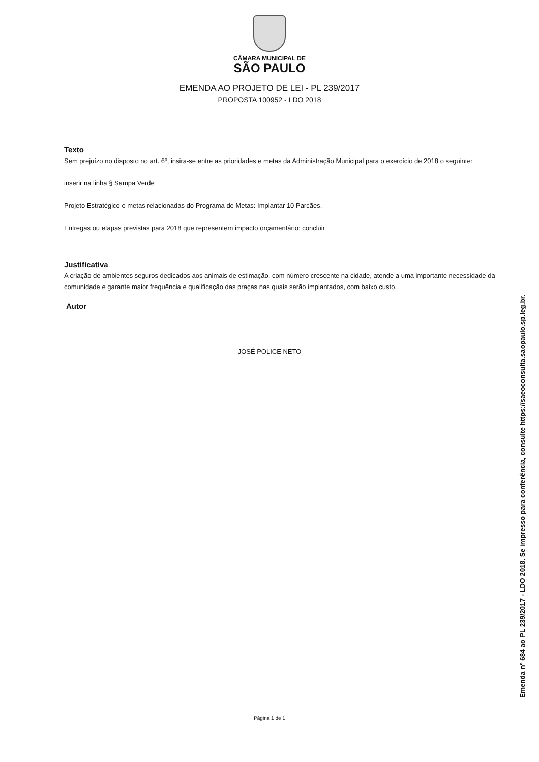CÂMARA MUNICIPAL DE
SÃO PAULO
EMENDA AO PROJETO DE LEI - PL 239/2017
PROPOSTA 100952 - LDO 2018
Texto
Sem prejuízo no disposto no art. 6º, insira-se entre as prioridades e metas da Administração Municipal para o exercício de 2018 o seguinte:
inserir na linha § Sampa Verde
Projeto Estratégico e metas relacionadas do Programa de Metas: Implantar 10 Parcães.
Entregas ou etapas previstas para 2018 que representem impacto orçamentário: concluir
Justificativa
A criação de ambientes seguros dedicados aos animais de estimação, com número crescente na cidade, atende a uma importante necessidade da comunidade e garante maior frequência e qualificação das praças nas quais serão implantados, com baixo custo.
Autor
JOSÉ POLICE NETO
Página 1 de 1
Emenda nº 684 ao PL 239/2017 - LDO 2018. Se impresso para conferência, consulte https://saeoconsulta.saopaulo.sp.leg.br.